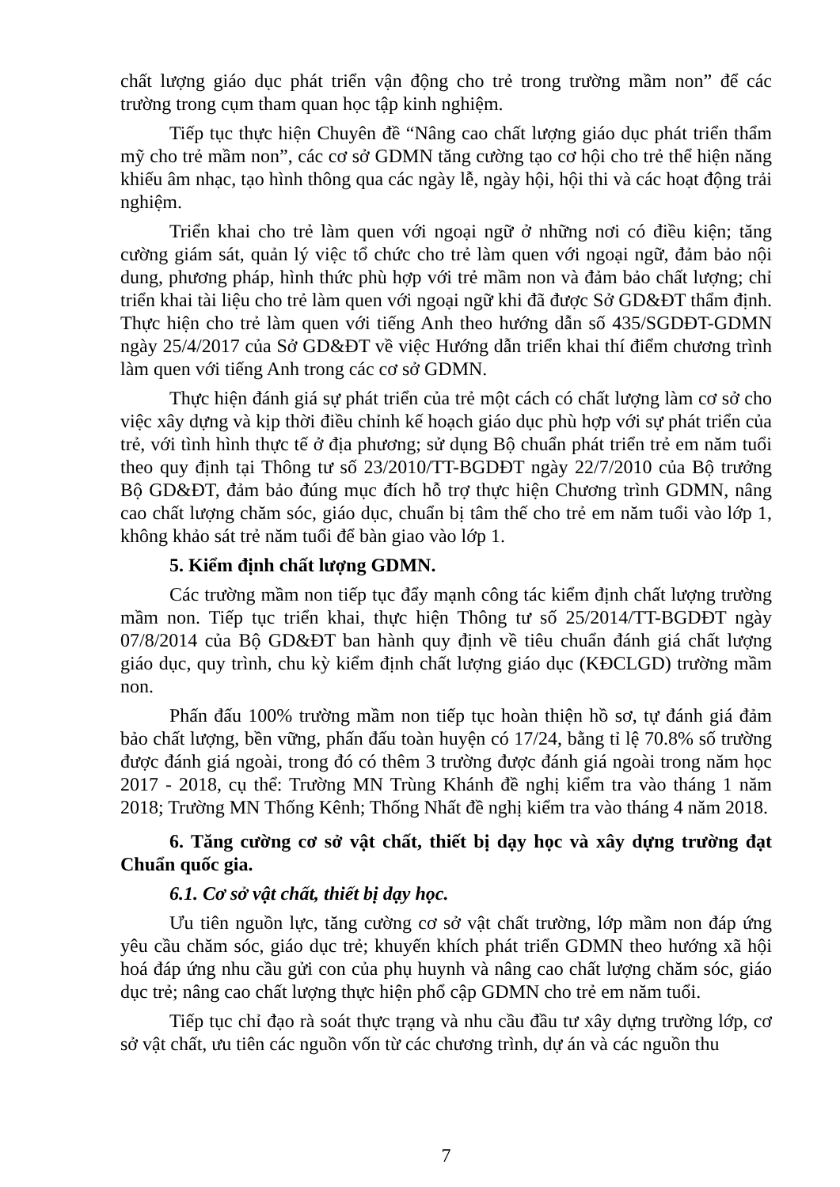chất lượng giáo dục phát triển vận động cho trẻ trong trường mầm non” để các trường trong cụm tham quan học tập kinh nghiệm.
Tiếp tục thực hiện Chuyên đề “Nâng cao chất lượng giáo dục phát triển thẩm mỹ cho trẻ mầm non”, các cơ sở GDMN tăng cường tạo cơ hội cho trẻ thể hiện năng khiếu âm nhạc, tạo hình thông qua các ngày lễ, ngày hội, hội thi và các hoạt động trải nghiệm.
Triển khai cho trẻ làm quen với ngoại ngữ ở những nơi có điều kiện; tăng cường giám sát, quản lý việc tổ chức cho trẻ làm quen với ngoại ngữ, đảm bảo nội dung, phương pháp, hình thức phù hợp với trẻ mầm non và đảm bảo chất lượng; chỉ triển khai tài liệu cho trẻ làm quen với ngoại ngữ khi đã được Sở GD&ĐT thẩm định. Thực hiện cho trẻ làm quen với tiếng Anh theo hướng dẫn số 435/SGDĐT-GDMN ngày 25/4/2017 của Sở GD&ĐT về việc Hướng dẫn triển khai thí điểm chương trình làm quen với tiếng Anh trong các cơ sở GDMN.
Thực hiện đánh giá sự phát triển của trẻ một cách có chất lượng làm cơ sở cho việc xây dựng và kịp thời điều chỉnh kế hoạch giáo dục phù hợp với sự phát triển của trẻ, với tình hình thực tế ở địa phương; sử dụng Bộ chuẩn phát triển trẻ em năm tuổi theo quy định tại Thông tư số 23/2010/TT-BGDĐT ngày 22/7/2010 của Bộ trưởng Bộ GD&ĐT, đảm bảo đúng mục đích hỗ trợ thực hiện Chương trình GDMN, nâng cao chất lượng chăm sóc, giáo dục, chuẩn bị tâm thế cho trẻ em năm tuổi vào lớp 1, không khảo sát trẻ năm tuổi để bàn giao vào lớp 1.
5. Kiểm định chất lượng GDMN.
Các trường mầm non tiếp tục đẩy mạnh công tác kiểm định chất lượng trường mầm non. Tiếp tục triển khai, thực hiện Thông tư số 25/2014/TT-BGDĐT ngày 07/8/2014 của Bộ GD&ĐT ban hành quy định về tiêu chuẩn đánh giá chất lượng giáo dục, quy trình, chu kỳ kiểm định chất lượng giáo dục (KĐCLGD) trường mầm non.
Phấn đấu 100% trường mầm non tiếp tục hoàn thiện hồ sơ, tự đánh giá đảm bảo chất lượng, bền vững, phấn đấu toàn huyện có 17/24, bằng tỉ lệ 70.8% số trường được đánh giá ngoài, trong đó có thêm 3 trường được đánh giá ngoài trong năm học 2017 - 2018, cụ thể: Trường MN Trùng Khánh đề nghị kiểm tra vào tháng 1 năm 2018; Trường MN Thống Kênh; Thống Nhất đề nghị kiểm tra vào tháng 4 năm 2018.
6. Tăng cường cơ sở vật chất, thiết bị dạy học và xây dựng trường đạt Chuẩn quốc gia.
6.1. Cơ sở vật chất, thiết bị dạy học.
Ưu tiên nguồn lực, tăng cường cơ sở vật chất trường, lớp mầm non đáp ứng yêu cầu chăm sóc, giáo dục trẻ; khuyến khích phát triển GDMN theo hướng xã hội hoá đáp ứng nhu cầu gửi con của phụ huynh và nâng cao chất lượng chăm sóc, giáo dục trẻ; nâng cao chất lượng thực hiện phổ cập GDMN cho trẻ em năm tuổi.
Tiếp tục chỉ đạo rà soát thực trạng và nhu cầu đầu tư xây dựng trường lớp, cơ sở vật chất, ưu tiên các nguồn vốn từ các chương trình, dự án và các nguồn thu
7